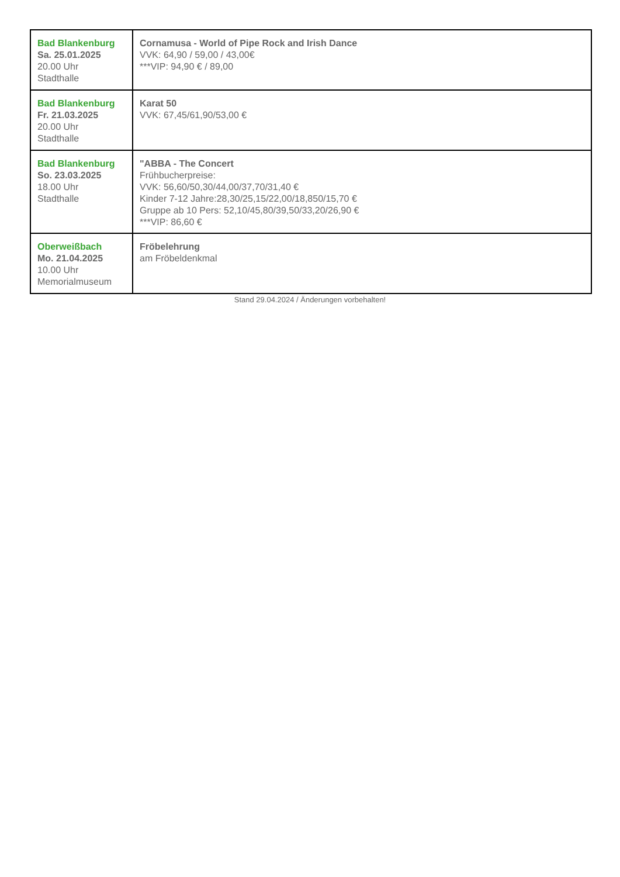| Bad Blankenburg Sa. 25.01.2025 20.00 Uhr Stadthalle | Cornamusa - World of Pipe Rock and Irish Dance VVK: 64,90 / 59,00 / 43,00€ ***VIP: 94,90 € / 89,00 |
| Bad Blankenburg Fr. 21.03.2025 20.00 Uhr Stadthalle | Karat 50 VVK: 67,45/61,90/53,00 € |
| Bad Blankenburg So. 23.03.2025 18.00 Uhr Stadthalle | "ABBA - The Concert Frühbucherpreise: VVK: 56,60/50,30/44,00/37,70/31,40 € Kinder 7-12 Jahre:28,30/25,15/22,00/18,850/15,70 € Gruppe ab 10 Pers: 52,10/45,80/39,50/33,20/26,90 € ***VIP: 86,60 € |
| Oberweißbach Mo. 21.04.2025 10.00 Uhr Memorialmuseum | Fröbelehrung am Fröbeldenkmal |
Stand 29.04.2024 / Änderungen vorbehalten!